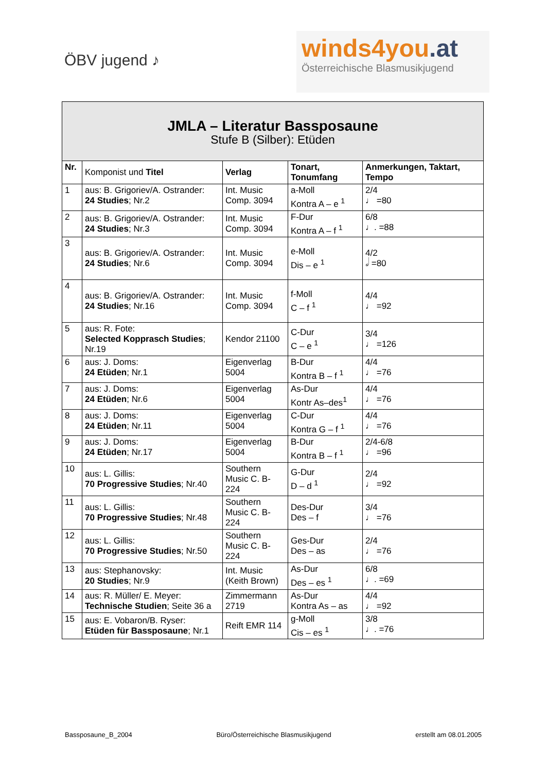ÖBV jugend ♪
winds4you.at
Österreichische Blasmusikjugend
| JMLA – Literatur Bassposaune Stufe B (Silber): Etüden | | | | |
| --- | --- | --- | --- | --- |
| Nr. | Komponist und Titel | Verlag | Tonart, Tonumfang | Anmerkungen, Taktart, Tempo |
| 1 | aus: B. Grigoriev/A. Ostrander: 24 Studies ; Nr.2 | Int. Music Comp. 3094 | a-Moll Kontra A – e <sup>1</sup> | 2/4 ♩ =80 |
| 2 | aus: B. Grigoriev/A. Ostrander: 24 Studies ; Nr.3 | Int. Music Comp. 3094 | F-Dur Kontra A – f <sup>1</sup> | 6/8 ♩. =88 |
| 3 | aus: B. Grigoriev/A. Ostrander: 24 Studies ; Nr.6 | Int. Music Comp. 3094 | e-Moll Dis – e <sup>1</sup> | 4/2 𝅗𝅥 =80 |
| 4 | aus: B. Grigoriev/A. Ostrander: 24 Studies ; Nr.16 | Int. Music Comp. 3094 | f-Moll C – f <sup>1</sup> | 4/4 ♩ =92 |
| 5 | aus: R. Fote: Selected Kopprasch Studies ; Nr.19 | Kendor 21100 | C-Dur C – e <sup>1</sup> | 3/4 ♩ =126 |
| 6 | aus: J. Doms: 24 Etüden ; Nr.1 | Eigenverlag 5004 | B-Dur Kontra B – f <sup>1</sup> | 4/4 ♩ =76 |
| 7 | aus: J. Doms: 24 Etüden ; Nr.6 | Eigenverlag 5004 | As-Dur Kontr As–des<sup>1</sup> | 4/4 ♩ =76 |
| 8 | aus: J. Doms: 24 Etüden ; Nr.11 | Eigenverlag 5004 | C-Dur Kontra G – f <sup>1</sup> | 4/4 ♩ =76 |
| 9 | aus: J. Doms: 24 Etüden ; Nr.17 | Eigenverlag 5004 | B-Dur Kontra B – f <sup>1</sup> | 2/4-6/8 ♩ =96 |
| 10 | aus: L. Gillis: 70 Progressive Studies ; Nr.40 | Southern Music C. B-224 | G-Dur D – d <sup>1</sup> | 2/4 ♩ =92 |
| 11 | aus: L. Gillis: 70 Progressive Studies ; Nr.48 | Southern Music C. B-224 | Des-Dur Des – f | 3/4 ♩ =76 |
| 12 | aus: L. Gillis: 70 Progressive Studies ; Nr.50 | Southern Music C. B-224 | Ges-Dur Des – as | 2/4 ♩ =76 |
| 13 | aus: Stephanovsky: 20 Studies ; Nr.9 | Int. Music (Keith Brown) | As-Dur Des – es <sup>1</sup> | 6/8 ♩. =69 |
| 14 | aus: R. Müller/ E. Meyer: Technische Studien ; Seite 36 a | Zimmermann 2719 | As-Dur Kontra As – as | 4/4 ♩ =92 |
| 15 | aus: E. Vobaron/B. Ryser: Etüden für Bassposaune ; Nr.1 | Reift EMR 114 | g-Moll Cis – es <sup>1</sup> | 3/8 ♩. =76 |
Bassposaune_B_2004 Büro/Österreichische Blasmusikjugend erstellt am 08.01.2005